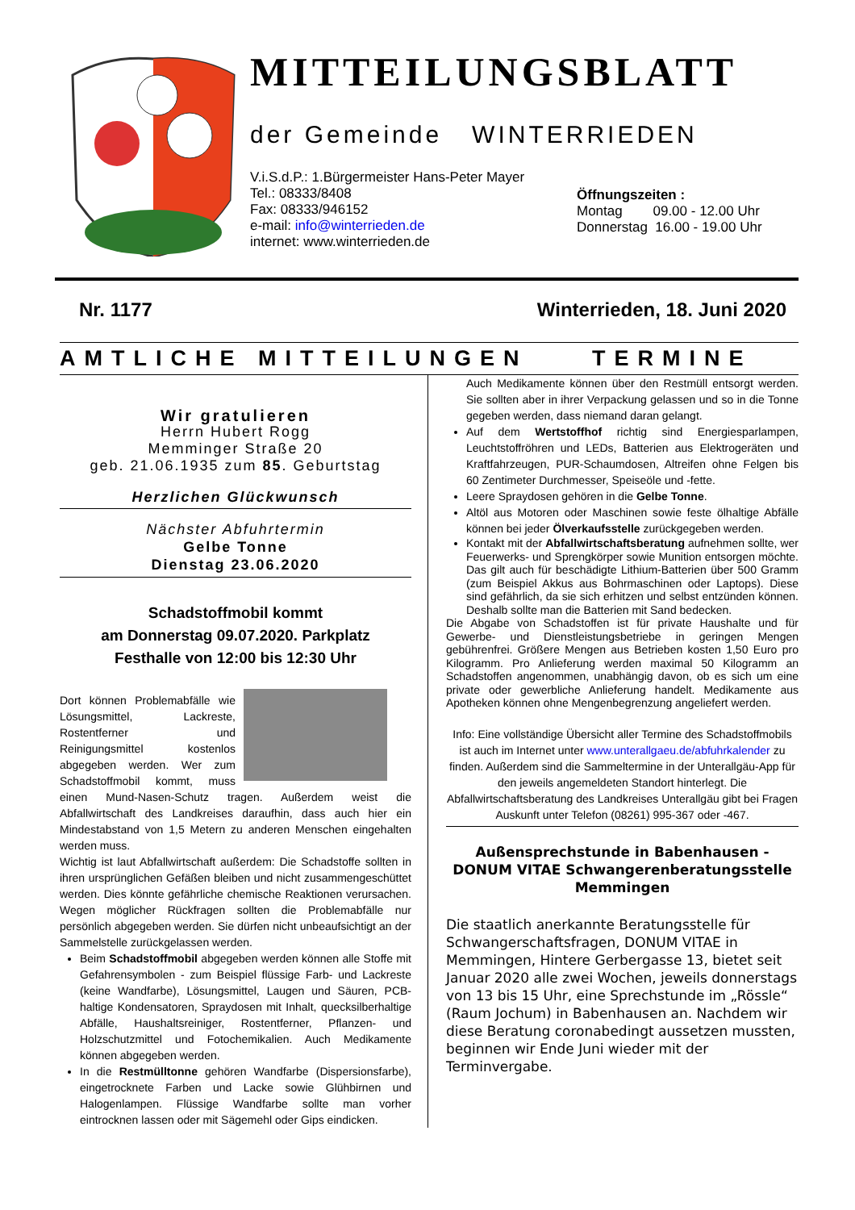MITTEILUNGSBLATT
der Gemeinde WINTERRIEDEN
V.i.S.d.P.: 1.Bürgermeister Hans-Peter Mayer
Tel.: 08333/8408
Fax: 08333/946152
e-mail: info@winterrieden.de
internet: www.winterrieden.de
Öffnungszeiten :
Montag 09.00 - 12.00 Uhr
Donnerstag 16.00 - 19.00 Uhr
Nr. 1177 Winterrieden, 18. Juni 2020
AMTLICHE MITTEILUNGEN TERMINE
Wir gratulieren
Herrn Hubert Rogg
Memminger Straße 20
geb. 21.06.1935 zum 85. Geburtstag
Herzlichen Glückwunsch
Nächster Abfuhrtermin
Gelbe Tonne
Dienstag 23.06.2020
Schadstoffmobil kommt
am Donnerstag 09.07.2020. Parkplatz
Festhalle von 12:00 bis 12:30 Uhr
Dort können Problemabfälle wie Lösungsmittel, Lackreste, Rostentferner und Reinigungsmittel kostenlos abgegeben werden. Wer zum Schadstoffmobil kommt, muss einen Mund-Nasen-Schutz tragen. Außerdem weist die Abfallwirtschaft des Landkreises daraufhin, dass auch hier ein Mindestabstand von 1,5 Metern zu anderen Menschen eingehalten werden muss.
Wichtig ist laut Abfallwirtschaft außerdem: Die Schadstoffe sollten in ihren ursprünglichen Gefäßen bleiben und nicht zusammengeschüttet werden. Dies könnte gefährliche chemische Reaktionen verursachen. Wegen möglicher Rückfragen sollten die Problemabfälle nur persönlich abgegeben werden. Sie dürfen nicht unbeaufsichtigt an der Sammelstelle zurückgelassen werden.
Beim Schadstoffmobil abgegeben werden können alle Stoffe mit Gefahrensymbolen - zum Beispiel flüssige Farb- und Lackreste (keine Wandfarbe), Lösungsmittel, Laugen und Säuren, PCB-haltige Kondensatoren, Spraydosen mit Inhalt, quecksilberhaltige Abfälle, Haushaltsreiniger, Rostentferner, Pflanzen- und Holzschutzmittel und Fotochemikalien. Auch Medikamente können abgegeben werden.
In die Restmülltonne gehören Wandfarbe (Dispersionsfarbe), eingetrocknete Farben und Lacke sowie Glühbirnen und Halogenlampen. Flüssige Wandfarbe sollte man vorher eintrocknen lassen oder mit Sägemehl oder Gips eindicken.
Auch Medikamente können über den Restmüll entsorgt werden. Sie sollten aber in ihrer Verpackung gelassen und so in die Tonne gegeben werden, dass niemand daran gelangt.
Auf dem Wertstoffhof richtig sind Energiesparlampen, Leuchtstoffröhren und LEDs, Batterien aus Elektrogeräten und Kraftfahrzeugen, PUR-Schaumdosen, Altreifen ohne Felgen bis 60 Zentimeter Durchmesser, Speiseöle und -fette.
Leere Spraydosen gehören in die Gelbe Tonne.
Altöl aus Motoren oder Maschinen sowie feste ölhaltige Abfälle können bei jeder Ölverkaufsstelle zurückgegeben werden.
Kontakt mit der Abfallwirtschaftsberatung aufnehmen sollte, wer Feuerwerks- und Sprengkörper sowie Munition entsorgen möchte. Das gilt auch für beschädigte Lithium-Batterien über 500 Gramm (zum Beispiel Akkus aus Bohrmaschinen oder Laptops). Diese sind gefährlich, da sie sich erhitzen und selbst entzünden können. Deshalb sollte man die Batterien mit Sand bedecken.
Die Abgabe von Schadstoffen ist für private Haushalte und für Gewerbe- und Dienstleistungsbetriebe in geringen Mengen gebührenfrei. Größere Mengen aus Betrieben kosten 1,50 Euro pro Kilogramm. Pro Anlieferung werden maximal 50 Kilogramm an Schadstoffen angenommen, unabhängig davon, ob es sich um eine private oder gewerbliche Anlieferung handelt. Medikamente aus Apotheken können ohne Mengenbegrenzung angeliefert werden.
Info: Eine vollständige Übersicht aller Termine des Schadstoffmobils ist auch im Internet unter www.unterallgaeu.de/abfuhrkalender zu finden. Außerdem sind die Sammeltermine in der Unterallgäu-App für den jeweils angemeldeten Standort hinterlegt. Die Abfallwirtschaftsberatung des Landkreises Unterallgäu gibt bei Fragen Auskunft unter Telefon (08261) 995-367 oder -467.
Außensprechstunde in Babenhausen -
DONUM VITAE Schwangerenberatungsstelle
Memmingen
Die staatlich anerkannte Beratungsstelle für Schwangerschaftsfragen, DONUM VITAE in Memmingen, Hintere Gerbergasse 13, bietet seit Januar 2020 alle zwei Wochen, jeweils donnerstags von 13 bis 15 Uhr, eine Sprechstunde im „Rössle“ (Raum Jochum) in Babenhausen an. Nachdem wir diese Beratung coronabedingt aussetzen mussten, beginnen wir Ende Juni wieder mit der Terminvergabe.